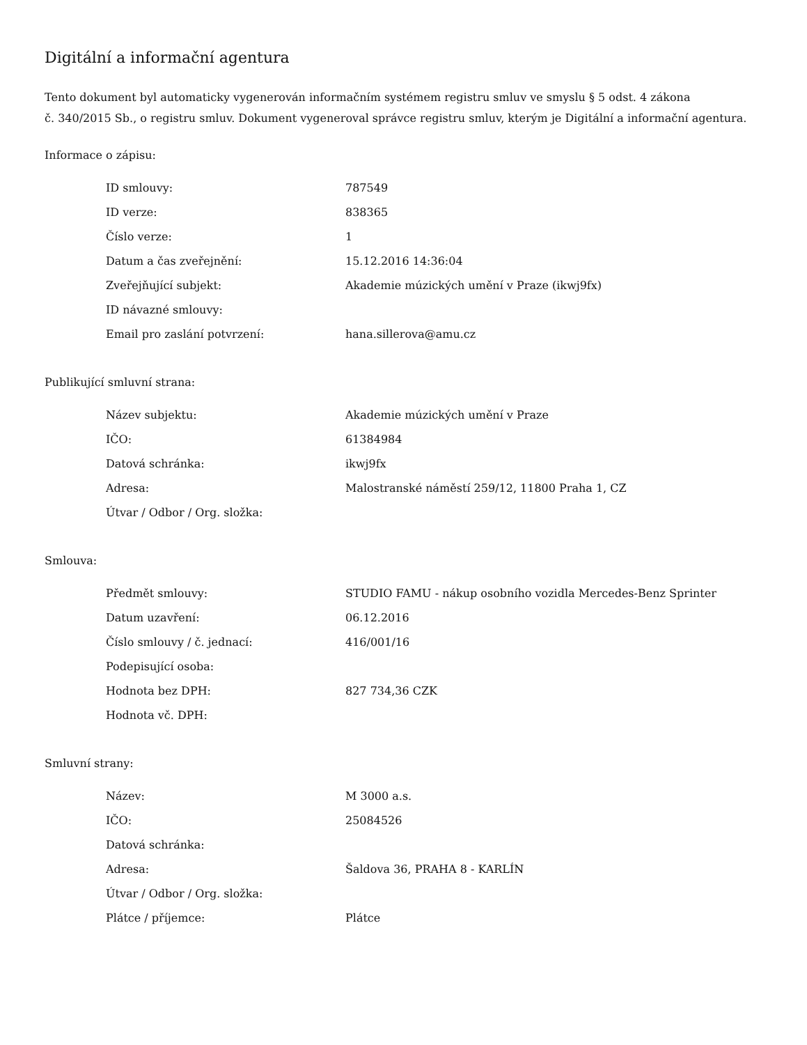Digitální a informační agentura
Tento dokument byl automaticky vygenerován informačním systémem registru smluv ve smyslu § 5 odst. 4 zákona
č. 340/2015 Sb., o registru smluv. Dokument vygeneroval správce registru smluv, kterým je Digitální a informační agentura.
Informace o zápisu:
| ID smlouvy: | 787549 |
| ID verze: | 838365 |
| Číslo verze: | 1 |
| Datum a čas zveřejnění: | 15.12.2016 14:36:04 |
| Zveřejňující subjekt: | Akademie múzických umění v Praze (ikwj9fx) |
| ID návazné smlouvy: | |
| Email pro zaslání potvrzení: | hana.sillerova@amu.cz |
Publikující smluvní strana:
| Název subjektu: | Akademie múzických umění v Praze |
| IČO: | 61384984 |
| Datová schránka: | ikwj9fx |
| Adresa: | Malostranské náměstí 259/12, 11800 Praha 1, CZ |
| Útvar / Odbor / Org. složka: | |
Smlouva:
| Předmět smlouvy: | STUDIO FAMU - nákup osobního vozidla Mercedes-Benz Sprinter |
| Datum uzavření: | 06.12.2016 |
| Číslo smlouvy / č. jednací: | 416/001/16 |
| Podepisující osoba: | |
| Hodnota bez DPH: | 827 734,36 CZK |
| Hodnota vč. DPH: | |
Smluvní strany:
| Název: | M 3000 a.s. |
| IČO: | 25084526 |
| Datová schránka: | |
| Adresa: | Šaldova 36, PRAHA 8 - KARLÍN |
| Útvar / Odbor / Org. složka: | |
| Plátce / příjemce: | Plátce |